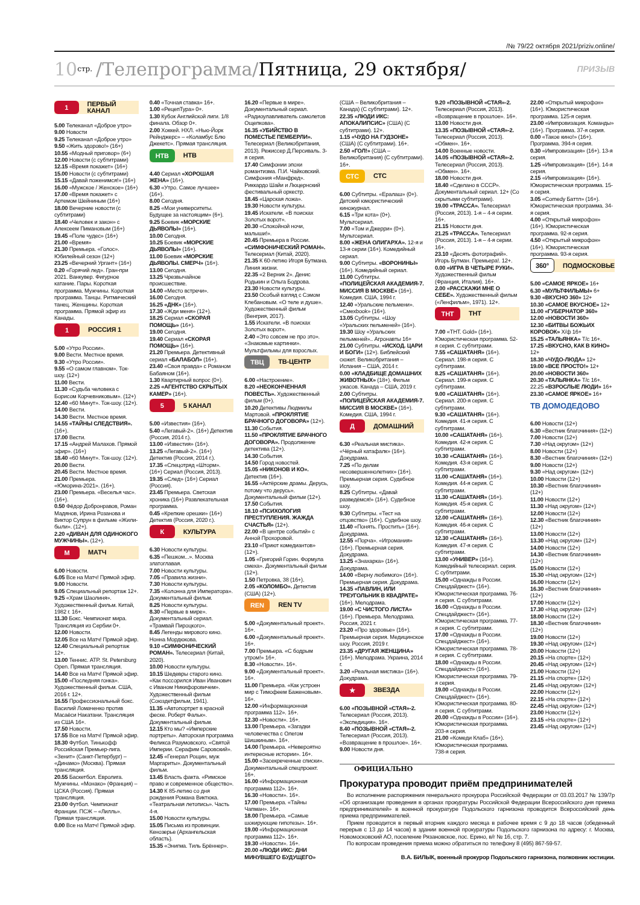/№ 79/22 октября 2021/priziv.online/
10 стр. /Телепрограмма/ Пятница, 29 октября/ ПРИЗЫВ
1 ПЕРВЫЙ КАНАЛ
5.00 Телеканал «Доброе утро»
9.00 Новости
9.25 Телеканал «Доброе утро»
9.50 «Жить здорово!» (16+)
10.55 «Модный приговор» (6+)
12.00 Новости (с субтитрами)
12.15 «Время покажет» (16+)
15.00 Новости (с субтитрами)
15.15 «Давай поженимся!» (16+)
16.00 «Мужское / Женское» (16+)
17.00 «Время покажет» с Артемом Шейниным (16+)
18.00 Вечерние новости (с субтитрами)
18.40 «Человек и закон» с Алексеем Пимановым (16+)
19.45 «Поле чудес» (16+)
21.00 «Время»
21.30 Премьера. «Голос». Юбилейный сезон (12+)
23.25 «Вечерний Ургант» (16+)
0.20 «Горячий лед». Гран-при 2021. Ванкувер. Фигурное катание. Пары. Короткая программа. Мужчины. Короткая программа. Танцы. Ритмический танец. Женщины. Короткая программа. Прямой эфир из Канады.
1 РОССИЯ 1
5.00 «Утро России».
9.00 Вести. Местное время.
9.30 «Утро России».
9.55 «О самом главном». Ток-шоу. (12+)
11.00 Вести.
11.30 «Судьба человека с Борисом Корчевниковым». (12+)
12.40 «60 Минут». Ток-шоу. (12+).
14.00 Вести.
14.30 Вести. Местное время.
14.55 «ТАЙНЫ СЛЕДСТВИЯ». (16+).
17.00 Вести.
17.15 «Андрей Малахов. Прямой эфир». (16+)
18.40 «60 Минут». Ток-шоу. (12+).
20.00 Вести.
20.45 Вести. Местное время.
21.00 Премьера. «Юморина-2021». (16+).
23.00 Премьера. «Веселья час». (16+).
0.50 Фёдор Добронравов, Роман Мадянов, Ирина Розанова и Виктор Супрун в фильме «Жили-были». (12+).
2.20 «ДИВАН ДЛЯ ОДИНОКОГО МУЖЧИНЫ». (12+).
М МАТЧ
6.00 Новости.
6.05 Все на Матч! Прямой эфир.
9.00 Новости.
9.05 Специальный репортаж 12+.
9.25 «Храм Шаолиня». Художественный фильм. Китай, 1982 г. 16+.
11.30 Бокс. Чемпионат мира. Трансляция из Сербии 0+.
12.00 Новости.
12.05 Все на Матч! Прямой эфир.
12.40 Специальный репортаж 12+.
13.00 Теннис. ATP. St. Petersburg Open. Прямая трансляция.
14.40 Все на Матч! Прямой эфир.
15.00 «Последняя гонка». Художественный фильм. США, 2016 г. 12+.
16.55 Профессиональный бокс. Василий Ломаченко против Масаёси Накатани. Трансляция из США 16+.
17.50 Новости.
17.55 Все на Матч! Прямой эфир.
18.30 Футбол. Тинькофф Российская Премьер-лига. «Зенит» (Санкт-Петербург) – «Динамо» (Москва). Прямая трансляция.
20.55 Баскетбол. Евролига. Мужчины. «Монако» (Франция) – ЦСКА (Россия). Прямая трансляция.
23.00 Футбол. Чемпионат Франции. ПСЖ – «Лилль». Прямая трансляция.
0.00 Все на Матч! Прямой эфир.
0.40 «Точная ставка» 16+.
1.00 «РецепТура» 0+.
1.30 Кубок Английской лиги. 1/8 финала. Обзор 0+.
2.00 Хоккей. НХЛ. «Нью-Йорк Рейнджерс» – «Коламбус Блю Джекетс». Прямая трансляция.
НТВ НТВ
4.40 Сериал «ХОРОШАЯ ЖЕНА» (16+).
6.30 «Утро. Самое лучшее» (16+).
8.00 Сегодня.
8.25 «Мои университеты. Будущее за настоящим» (6+).
9.25 Боевик «МОРСКИЕ ДЬЯВОЛЫ» (16+).
10.00 Сегодня.
10.25 Боевик «МОРСКИЕ ДЬЯВОЛЫ» (16+).
11.00 Боевик «МОРСКИЕ ДЬЯВОЛЫ. СМЕРЧ» (16+).
13.00 Сегодня.
13.25 Чрезвычайное происшествие.
14.00 «Место встречи».
16.00 Сегодня.
16.25 «ДНК» (16+).
17.30 «Жди меня» (12+).
18.25 Сериал «СКОРАЯ ПОМОЩЬ» (16+).
19.00 Сегодня.
19.40 Сериал «СКОРАЯ ПОМОЩЬ» (16+).
21.20 Премьера. Детективный сериал «БАЛАБОЛ» (16+).
23.40 «Своя правда» с Романом Бабаяном (16+).
1.30 Квартирный вопрос (0+).
2.25 «АГЕНТСТВО СКРЫТЫХ КАМЕР» (16+).
5 5 КАНАЛ
5.00 «Известия» (16+).
5.40 «Легавый-2». (16+) Детектив (Россия, 2014 г.).
13.00 «Известия» (16+).
13.25 «Легавый-2». (16+) Детектив (Россия, 2014 г.).
17.35 «Спецотряд «Шторм». (16+) Сериал (Россия, 2013).
19.35 «След» (16+) Сериал (Россия).
23.45 Премьера. Светская хроника (16+) Развлекательная программа.
0.45 «Крепкие орешки» (16+) Детектив (Россия, 2020 г.).
К КУЛЬТУРА
6.30 Новости культуры.
6.35 «Пешком...». Москва златоглавая.
7.00 Новости культуры.
7.05 «Правила жизни».
7.30 Новости культуры.
7.35 «Колонна для Императора». Документальный фильм.
8.25 Новости культуры.
8.30 «Первые в мире». Документальный сериал. «Трамвай Пироцкого».
8.45 Легенды мирового кино. Нонна Мордюкова.
9.10 «СИМФОНИЧЕСКИЙ РОМАН». Телесериал (Китай, 2020).
10.00 Новости культуры.
10.15 Шедевры старого кино. «Как поссорился Иван Иванович с Иваном Никифоровичем». Художественный фильм (Союздетфильм, 1941).
11.35 «Автопортрет в красной феске. Роберт Фальк». Документальный фильм.
12.15 Кто мы? «Имперские портреты». Авторская программа Феликса Разумовского. «Святой Империи. Серафим Саровский».
12.45 «Генерал Рощин, муж Маргариты». Документальный фильм.
13.45 Власть факта. «Римское право и современное общество».
14.30 К 85-летию со дня рождения Романа Виктюка. «Театральная летопись». Часть 4-я.
15.00 Новости культуры.
15.05 Письма из провинции. Кенозерье (Архангельская область).
15.35 «Энигма. Тиль Брённер».
16.20 «Первые в мире». Документальный сериал. «Радиоулавливатель самолетов Ощепкова».
16.35 «УБИЙСТВО В ПОМЕСТЬЕ ПЕМБЕРЛИ». Телесериал (Великобритания, 2013). Режиссер Д.Персиваль. 3-я серия.
17.40 Симфонии эпохи романтизма. П.И. Чайковский. Симфония «Манфред». Риккардо Шайи и Люцернский фестивальный оркестр.
18.45 «Царская ложа».
19.30 Новости культуры.
19.45 Искатели. «В поисках Золотых ворот».
20.30 «Спокойной ночи, малыши!».
20.45 Премьера в России. «СИМФОНИЧЕСКИЙ РОМАН». Телесериал (Китай, 2020).
21.35 К 60-летию Игоря Бутмана. Линия жизни.
22.35 «2 Верник 2». Денис Родькин и Ольга Бодрова.
23.30 Новости культуры.
23.50 Особый взгляд с Сэмом Клебановым. «О теле и душе». Художественный фильм (Венгрия, 2017).
1.55 Искатели. «В поисках Золотых ворот».
2.40 «Это совсем не про это». «Знакомые картинки». Мультфильмы для взрослых.
ТВЦ ТВ-ЦЕНТР
6.00 «Настроение».
8.20 «НЕОКОНЧЕННАЯ ПОВЕСТЬ». Художественный фильм (0+).
10.20 Детективы Людмилы Мартовой. «ПРОКЛЯТИЕ БРАЧНОГО ДОГОВОРА» (12+).
11.30 События.
11.50 «ПРОКЛЯТИЕ БРАЧНОГО ДОГОВОРА». Продолжение детектива (12+).
14.30 События.
14.50 Город новостей.
15.05 «НИКОНОВ И КО». Детектив (16+).
16.55 «Актёрские драмы. Дерусь, потому что дерусь». Документальный фильм (12+).
17.50 События.
18.10 «ПСИХОЛОГИЯ ПРЕСТУПЛЕНИЯ. ЖАЖДА СЧАСТЬЯ» (12+).
22.00 «В центре событий» с Анной Прохоровой.
23.10 «Приют комедиантов» (12+).
1.05 «Григорий Горин. Формула смеха». Документальный фильм (12+).
1.50 Петровка, 38 (16+).
2.05 «КОЛОМБО». Детектив (США) (12+).
REN REN TV
5.00 «Документальный проект». 16+.
6.00 «Документальный проект». 16+.
7.00 Премьера. «С бодрым утром!» 16+.
8.30 «Новости». 16+.
9.00 «Документальный проект». 16+.
11.00 Премьера. «Как устроен мир с Тимофеем Баженовым». 16+.
12.00 «Информационная программа 112». 16+.
12.30 «Новости». 16+.
13.00 Премьера. «Загадки человечества с Олегом Шишкиным». 16+.
14.00 Премьера. «Невероятно интересные истории». 16+.
15.00 «Засекреченные списки». Документальный спецпроект. 16+.
16.00 «Информационная программа 112». 16+.
16.30 «Новости». 16+.
17.00 Премьера. «Тайны Чапман». 16+.
18.00 Премьера. «Самые шокирующие гипотезы». 16+.
19.00 «Информационная программа 112». 16+.
19.30 «Новости». 16+.
20.00 «ЛЮДИ ИКС: ДНИ МИНУВШЕГО БУДУЩЕГО»
(США – Великобритания – Канада) (С субтитрами). 12+.
22.35 «ЛЮДИ ИКС: АПОКАЛИПСИС» (США) (С субтитрами). 12+.
1.15 «ЧУДО НА ГУДЗОНЕ» (США) (С субтитрами). 16+.
2.50 «ГОЛ!» (США – Великобритания) (С субтитрами). 16+.
СТС СТС
6.00 Субтитры. «Ералаш» (0+). Детский юмористический киножурнал.
6.15 «Три кота» (0+). Мультсериал.
7.00 «Том и Джерри» (0+). Мультсериал.
8.00 «ЖЕНА ОЛИГАРХА». 12-я и 13-я серии (16+). Комедийный сериал.
9.00 Субтитры. «ВОРОНИНЫ» (16+). Комедийный сериал.
11.00 Субтитры. «ПОЛИЦЕЙСКАЯ АКАДЕМИЯ-7. МИССИЯ В МОСКВЕ» (16+). Комедия. США, 1994 г.
12.40 «Уральские пельмени». «Смехbook» (16+).
13.05 Субтитры. «Шоу «Уральских пельменей» (16+).
19.30 Шоу «Уральских пельменей».. Агронавты 16+
21.00 Субтитры. «ИСХОД. ЦАРИ И БОГИ» (12+). Библейский сюжет. Великобритания – Испания – США, 2014 г.
0.00 «КЛАДБИЩЕ ДОМАШНИХ ЖИВОТНЫХ» (18+). Фильм ужасов. Канада – США, 2019 г.
2.00 Субтитры. «ПОЛИЦЕЙСКАЯ АКАДЕМИЯ-7. МИССИЯ В МОСКВЕ» (16+). Комедия. США, 1994 г.
Д ДОМАШНИЙ
6.30 «Реальная мистика». «Чёрный катафалк» (16+). Докудрама.
7.25 «По делам несовершеннолетних» (16+). Премьерная серия. Судебное шоу.
8.25 Субтитры. «Давай разведёмся!» (16+). Судебное шоу.
9.30 Субтитры. «Тест на отцовство» (16+). Судебное шоу.
11.40 «Понять. Простить» (16+). Докудрама.
12.55 «Порча». «Игромания» (16+). Премьерная серия. Докудрама.
13.25 «Знахарка» (16+). Докудрама.
14.00 «Верну любимого» (16+). Премьерная серия. Докудрама.
14.35 «ПАВЛИН, ИЛИ ТРЕУГОЛЬНИК В КВАДРАТЕ» (16+). Мелодрама.
19.00 «С ЧИСТОГО ЛИСТА» (16+). Премьера. Мелодрама. Россия, 2021 г.
23.20 «Про здоровье» (16+). Премьерная серия. Медицинское шоу. Россия, 2019 г.
23.35 «ДРУГАЯ ЖЕНЩИНА» (16+). Мелодрама. Украина, 2014 г.
3.20 «Реальная мистика» (16+). Докудрама.
★ ЗВЕЗДА
6.00 «ПОЗЫВНОЙ «СТАЯ»-2. Телесериал (Россия, 2013). «Экспедиция». 16+.
8.40 «ПОЗЫВНОЙ «СТАЯ»-2. Телесериал (Россия, 2013). «Возвращение в прошлое». 16+.
9.00 Новости дня.
9.20 «ПОЗЫВНОЙ «СТАЯ»-2. Телесериал (Россия, 2013). «Возвращение в прошлое». 16+.
13.00 Новости дня.
13.35 «ПОЗЫВНОЙ «СТАЯ»-2. Телесериал (Россия, 2013). «Обмен». 16+.
14.00 Военные новости.
14.05 «ПОЗЫВНОЙ «СТАЯ»-2. Телесериал (Россия, 2013). «Обмен». 16+.
18.00 Новости дня.
18.40 «Сделано в СССР». Документальный сериал. 12+ (Со скрытыми субтитрами).
19.00 «ТРАССА». Телесериал (Россия, 2013). 1-я – 4-я серии. 16+.
21.15 Новости дня.
21.25 «ТРАССА». Телесериал (Россия, 2013). 1-я – 4-я серии. 16+.
23.10 «Десять фотографий». Игорь Бутман. Премьера!. 12+.
0.00 «ИГРА В ЧЕТЫРЕ РУКИ». Художественный фильм (Франция, Италия). 16+.
2.00 «РАССКАЖИ МНЕ О СЕБЕ». Художественный фильм («Ленфильм», 1971). 12+.
ТНТ ТНТ
7.00 «ТНТ. Gold» (16+). Юмористическая программа. 52-я серия. С субтитрами.
7.55 «САШАТАНЯ» (16+). Сериал. 198-я серия. С субтитрами.
8.25 «САШАТАНЯ» (16+). Сериал. 199-я серия. С субтитрами.
9.00 «САШАТАНЯ» (16+). Сериал. 200-я серия. С субтитрами.
9.30 «САШАТАНЯ» (16+). Комедия. 41-я серия. С субтитрами.
10.00 «САШАТАНЯ» (16+). Комедия. 42-я серия. С субтитрами.
10.30 «САШАТАНЯ» (16+). Комедия. 43-я серия. С субтитрами.
11.00 «САШАТАНЯ» (16+). Комедия. 44-я серия. С субтитрами.
11.30 «САШАТАНЯ» (16+). Комедия. 45-я серия. С субтитрами.
12.00 «САШАТАНЯ» (16+). Комедия. 46-я серия. С субтитрами.
12.30 «САШАТАНЯ» (16+). Комедия. 47-я серия. С субтитрами.
13.00 «УНИВЕР» (16+). Комедийный телесериал. серия. С субтитрами.
15.00 «Однажды в России. Спецдайджест» (16+). Юмористическая программа. 76-я серия. С субтитрами.
16.00 «Однажды в России. Спецдайджест» (16+). Юмористическая программа. 77-я серия. С субтитрами.
17.00 «Однажды в России. Спецдайджест» (16+). Юмористическая программа. 78-я серия. С субтитрами.
18.00 «Однажды в России. Спецдайджест» (16+). Юмористическая программа. 79-я серия.
19.00 «Однажды в России. Спецдайджест» (16+). Юмористическая программа. 80-я серия. С субтитрами.
20.00 «Однажды в России» (16+). Юмористическая программа. 203-я серия.
21.00 «Комеди Клаб» (16+). Юмористическая программа. 738-я серия.
22.00 «Открытый микрофон» (16+). Юмористическая программа. 125-я серия.
23.00 «Импровизация. Команды» (16+). Программа. 37-я серия.
0.00 «Такое кино!» (16+). Программа. 394-я серия.
0.30 «Импровизация» (16+). 13-я серия.
1.25 «Импровизация» (16+). 14-я серия.
2.15 «Импровизация» (16+). Юмористическая программа. 15-я серия.
3.05 «Comedy Баттл» (16+). Юмористическая программа. 34-я серия.
4.00 «Открытый микрофон» (16+). Юмористическая программа. 92-я серия.
4.50 «Открытый микрофон» (16+). Юмористическая программа. 93-я серия.
360° ПОДМОСКОВЬЕ
5.00 «САМОЕ ЯРКОЕ» 16+
6.30 «МУЛЬТФИЛЬМЫ» 6+
9.30 «ВКУСНО 360» 12+
10.30 «САМОЕ ВКУСНОЕ» 12+
11.00 «ГУБЕРНАТОР 360»
12.00 «НОВОСТИ 360»
12.30 «БИТВЫ БОЖЬИХ КОРОВОК» Х/ф 16+
15.25 «ТАЛЬЯНКА» Т/с 16+.
17.25 «ВКУСНО, КАК В КИНО» 12+
18.30 «ЧУДО-ЛЮДА» 12+
19.00 «ВСЕ ПРОСТО!» 12+
20.00 «НОВОСТИ 360»
20.30 «ТАЛЬЯНКА» Т/с 16+.
22.25 «ВЗРОСЛЫЕ ЛЮДИ» 16+
23.30 «САМОЕ ЯРКОЕ» 16+
ТВ ДОМОДЕДОВО
6.00 Новости (12+)
6.30 «Вестник благочиния» (12+)
7.00 Новости (12+)
7.30 «Над округом» (12+)
8.00 Новости (12+)
8.30 «Вестник благочиния» (12+)
9.00 Новости (12+)
9.30 «Над округом» (12+)
10.00 Новости (12+)
10.30 «Вестник благочиния» (12+)
11.00 Новости (12+)
11.30 «Над округом» (12+)
12.00 Новости (12+)
12.30 «Вестник благочиния» (12+)
13.00 Новости (12+)
13.30 «Над округом» (12+)
14.00 Новости (12+)
14.30 «Вестник благочиния» (12+)
15.00 Новости (12+)
15.30 «Над округом» (12+)
16.00 Новости (12+)
16.30 «Вестник благочиния» (12+)
17.00 Новости (12+)
17.30 «Над округом» (12+)
18.00 Новости (12+)
18.30 «Вестник благочиния» (12+)
19.00 Новости (12+)
19.30 «Над округом» (12+)
20.00 Новости (12+)
20.15 «На спорте» (12+)
20.45 «Над округом» (12+)
21.00 Новости (12+)
21.15 «На спорте» (12+)
21.45 «Над округом» (12+)
22.00 Новости (12+)
22.15 «На спорте» (12+)
22.45 «Над округом» (12+)
23.00 Новости (12+)
23.15 «На спорте» (12+)
23.45 «Над округом» (12+)
ОФИЦИАЛЬНО
Прокуратура проводит приём предпринимателей
Во исполнение распоряжения генерального прокурора Российской Федерации от 03.03.2017 № 139/7р «Об организации проведения в органах прокуратуры Российской Федерации Всероссийского дня приема предпринимателей» в военной прокуратуре Подольского гарнизона проводится Всероссийский день приема предпринимателей.
Прием проводится в первый вторник каждого месяца в рабочее время с 9 до 18 часов (обеденный перерыв с 13 до 14 часов) в здании военной прокуратуры Подольского гарнизона по адресу: г. Москва, Новомосковский АО, поселение Рязановское, пос. Ерино, в/г № 16, стр. 7.
По вопросам проведения приема можно обратиться по телефону 8 (495) 867-59-57.
В.А. БИЛЫК, военный прокурор Подольского гарнизона, полковник юстиции.